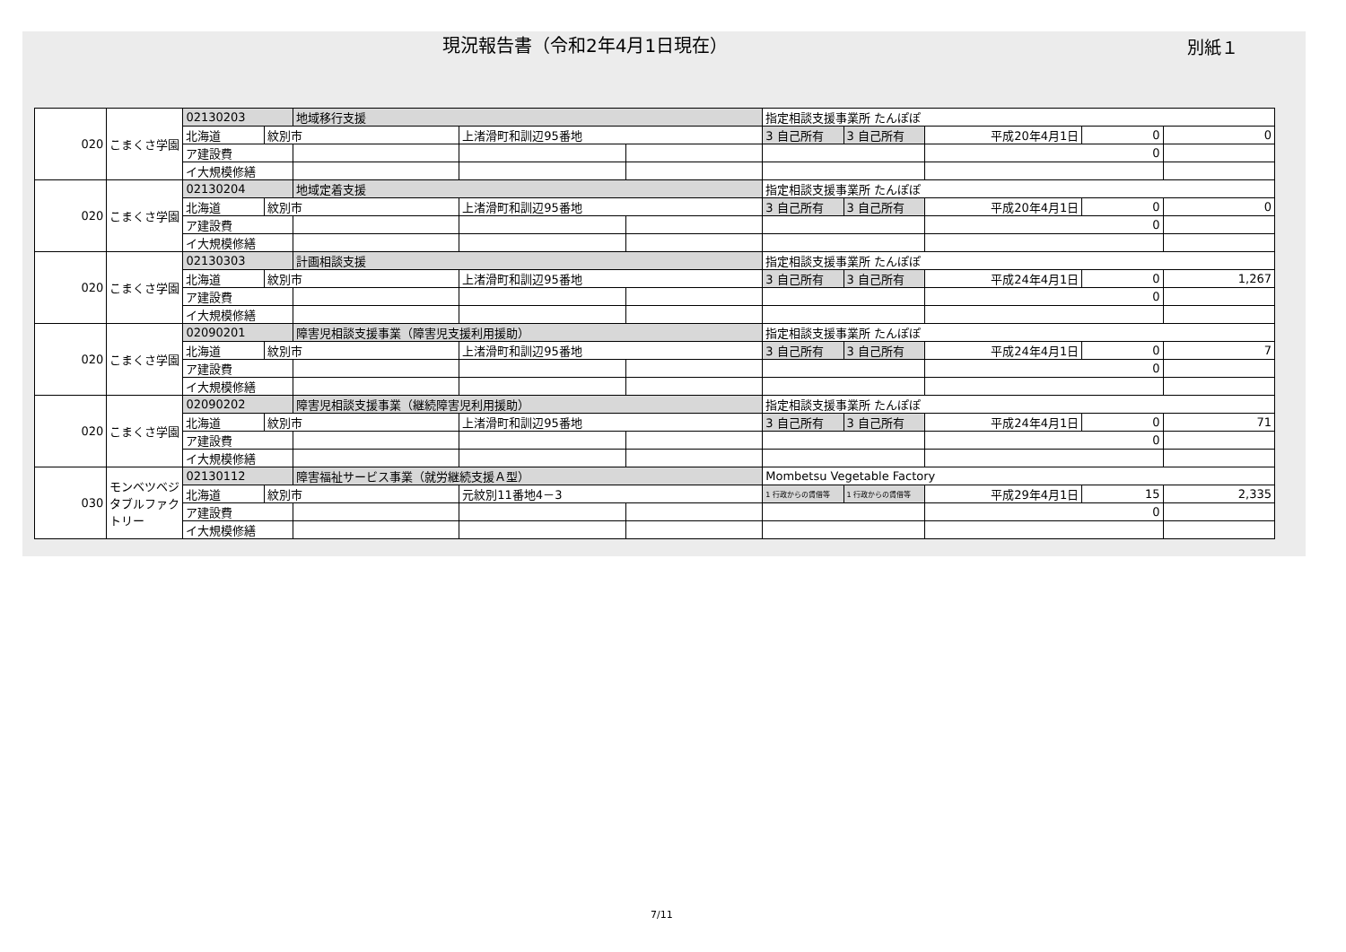現況報告書（令和2年4月1日現在）
別紙１
| 020 | こまくさ学園 | 02130203 | | 地域移行支援 | | | 指定相談支援事業所 たんぽぽ | | | | |
| | | 北海道 | 紋別市 | | 上渚滑町和訓辺95番地 | | 3 自己所有 | 3 自己所有 | 平成20年4月1日 | 0 | 0 |
| | | ア建設費 | | | | | | | 0 | | |
| | | イ大規模修繕 | | | | | | | | | |
| 020 | こまくさ学園 | 02130204 | | 地域定着支援 | | | 指定相談支援事業所 たんぽぽ | | | | |
| | | 北海道 | 紋別市 | | 上渚滑町和訓辺95番地 | | 3 自己所有 | 3 自己所有 | 平成20年4月1日 | 0 | 0 |
| | | ア建設費 | | | | | | | 0 | | |
| | | イ大規模修繕 | | | | | | | | | |
| 020 | こまくさ学園 | 02130303 | | 計画相談支援 | | | 指定相談支援事業所 たんぽぽ | | | | |
| | | 北海道 | 紋別市 | | 上渚滑町和訓辺95番地 | | 3 自己所有 | 3 自己所有 | 平成24年4月1日 | 0 | 1,267 |
| | | ア建設費 | | | | | | | 0 | | |
| | | イ大規模修繕 | | | | | | | | | |
| 020 | こまくさ学園 | 02090201 | | 障害児相談支援事業（障害児支援利用援助） | | | 指定相談支援事業所 たんぽぽ | | | | |
| | | 北海道 | 紋別市 | | 上渚滑町和訓辺95番地 | | 3 自己所有 | 3 自己所有 | 平成24年4月1日 | 0 | 7 |
| | | ア建設費 | | | | | | | 0 | | |
| | | イ大規模修繕 | | | | | | | | | |
| 020 | こまくさ学園 | 02090202 | | 障害児相談支援事業（継続障害児利用援助） | | | 指定相談支援事業所 たんぽぽ | | | | |
| | | 北海道 | 紋別市 | | 上渚滑町和訓辺95番地 | | 3 自己所有 | 3 自己所有 | 平成24年4月1日 | 0 | 71 |
| | | ア建設費 | | | | | | | 0 | | |
| | | イ大規模修繕 | | | | | | | | | |
| 030 | モンベツベジタブルファクトリー | 02130112 | | 障害福祉サービス事業（就労継続支援Ａ型） | | | Mombetsu Vegetable Factory | | | | |
| | | 北海道 | 紋別市 | | 元紋別11番地4－3 | | 1 行政からの賃借等 | 1 行政からの賃借等 | 平成29年4月1日 | 15 | 2,335 |
| | | ア建設費 | | | | | | | 0 | | |
| | | イ大規模修繕 | | | | | | | | | |
7/11